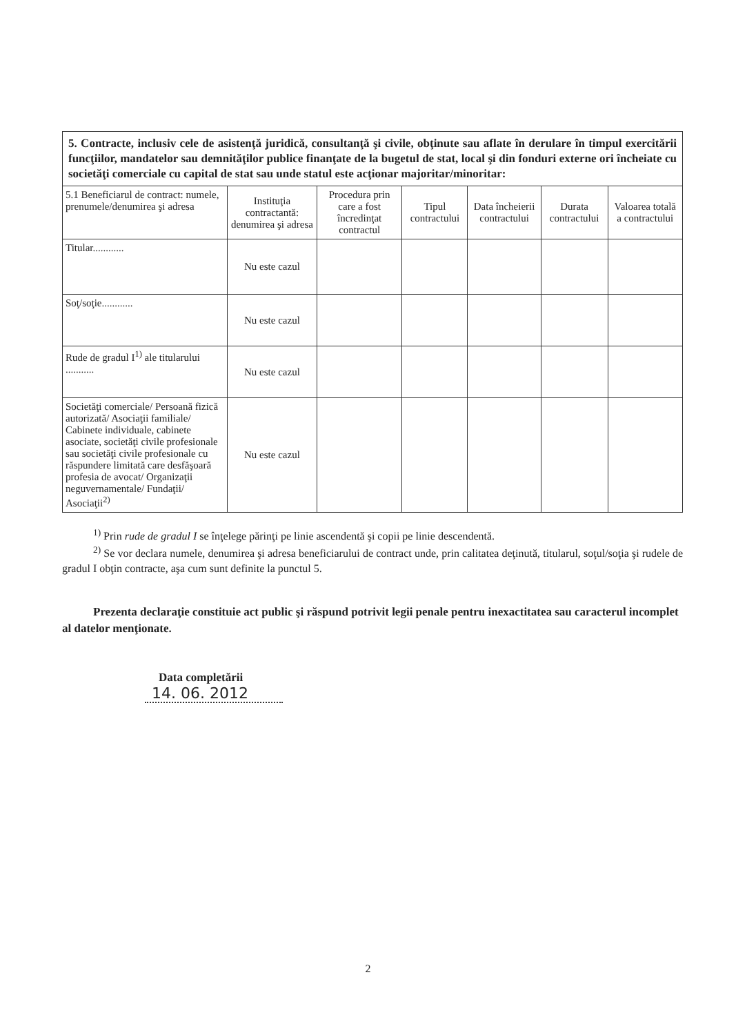| 5. Contracte, inclusiv cele de asistenţă juridică, consultanţă şi civile, obţinute sau aflate în derulare în timpul exercitării funcţiilor, mandatelor sau demnităţilor publice finanţate de la bugetul de stat, local şi din fonduri externe ori încheiate cu societăţi comerciale cu capital de stat sau unde statul este acţionar majoritar/minoritar: | | | | | | |
| 5.1 Beneficiarul de contract: numele, prenumele/denumirea şi adresa | Instituţia contractantă: denumirea şi adresa | Procedura prin care a fost încredinţat contractul | Tipul contractului | Data încheierii contractului | Durata contractului | Valoarea totală a contractului |
| Titular............ | Nu este cazul | | | | | |
| Soţ/soţie............ | Nu este cazul | | | | | |
| Rude de gradul I<sup>1)</sup> ale titularului ........... | Nu este cazul | | | | | |
| Societăţi comerciale/ Persoană fizică autorizată/ Asociaţii familiale/ Cabinete individuale, cabinete asociate, societăţi civile profesionale sau societăţi civile profesionale cu răspundere limitată care desfăşoară profesia de avocat/ Organizaţii neguvernamentale/ Fundaţii/ Asociaţii<sup>2)</sup> | Nu este cazul | | | | | |
<sup>1)</sup> Prin rude de gradul I se înţelege părinţi pe linie ascendentă şi copii pe linie descendentă.
<sup>2)</sup> Se vor declara numele, denumirea şi adresa beneficiarului de contract unde, prin calitatea deţinută, titularul, soţul/soţia şi rudele de gradul I obţin contracte, aşa cum sunt definite la punctul 5.
Prezenta declaraţie constituie act public şi răspund potrivit legii penale pentru inexactitatea sau caracterul incomplet al datelor menţionate.
Data completării
14. 06. 2012
2